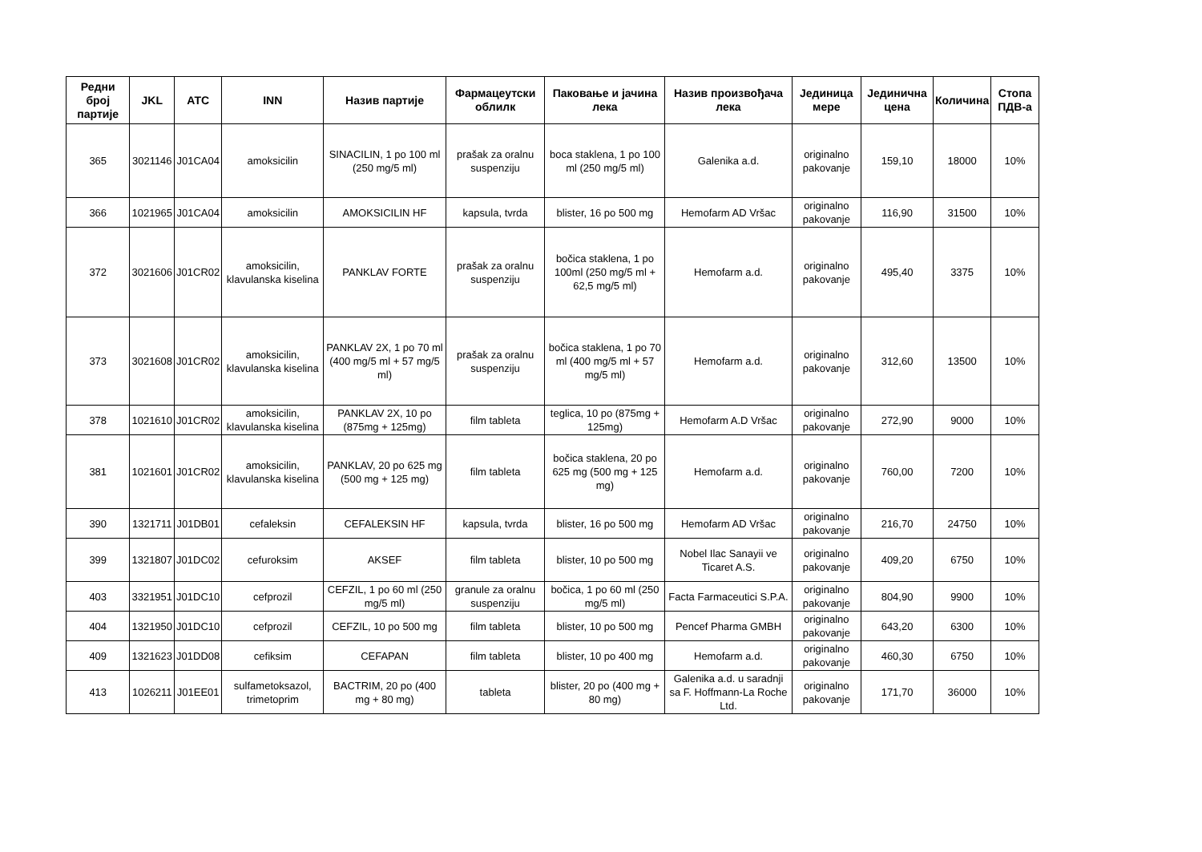| Редни број партије | JKL | ATC | INN | Назив партије | Фармацеутски облилк | Паковање и јачина лека | Назив произвођача лека | Јединица мере | Јединична цена | Количина | Стопа ПДВ-а |
| --- | --- | --- | --- | --- | --- | --- | --- | --- | --- | --- | --- |
| 365 | 3021146 | J01CA04 | amoksicilin | SINACILIN, 1 po 100 ml (250 mg/5 ml) | prašak za oralnu suspenziju | boca staklena, 1 po 100 ml (250 mg/5 ml) | Galenika a.d. | originalno pakovanje | 159,10 | 18000 | 10% |
| 366 | 1021965 | J01CA04 | amoksicilin | AMOKSICILIN HF | kapsula, tvrda | blister, 16 po 500 mg | Hemofarm AD Vršac | originalno pakovanje | 116,90 | 31500 | 10% |
| 372 | 3021606 | J01CR02 | amoksicilin, klavulanska kiselina | PANKLAV FORTE | prašak za oralnu suspenziju | bočica staklena, 1 po 100ml (250 mg/5 ml + 62,5 mg/5 ml) | Hemofarm a.d. | originalno pakovanje | 495,40 | 3375 | 10% |
| 373 | 3021608 | J01CR02 | amoksicilin, klavulanska kiselina | PANKLAV 2X, 1 po 70 ml (400 mg/5 ml + 57 mg/5 ml) | prašak za oralnu suspenziju | bočica staklena, 1 po 70 ml (400 mg/5 ml + 57 mg/5 ml) | Hemofarm a.d. | originalno pakovanje | 312,60 | 13500 | 10% |
| 378 | 1021610 | J01CR02 | amoksicilin, klavulanska kiselina | PANKLAV 2X, 10 po (875mg + 125mg) | film tableta | teglica, 10 po (875mg + 125mg) | Hemofarm A.D Vršac | originalno pakovanje | 272,90 | 9000 | 10% |
| 381 | 1021601 | J01CR02 | amoksicilin, klavulanska kiselina | PANKLAV, 20 po 625 mg (500 mg + 125 mg) | film tableta | bočica staklena, 20 po 625 mg (500 mg + 125 mg) | Hemofarm a.d. | originalno pakovanje | 760,00 | 7200 | 10% |
| 390 | 1321711 | J01DB01 | cefaleksin | CEFALEKSIN HF | kapsula, tvrda | blister, 16 po 500 mg | Hemofarm AD Vršac | originalno pakovanje | 216,70 | 24750 | 10% |
| 399 | 1321807 | J01DC02 | cefuroksim | AKSEF | film tableta | blister, 10 po 500 mg | Nobel Ilac Sanayii ve Ticaret A.S. | originalno pakovanje | 409,20 | 6750 | 10% |
| 403 | 3321951 | J01DC10 | cefprozil | CEFZIL, 1 po 60 ml (250 mg/5 ml) | granule za oralnu suspenziju | bočica, 1 po 60 ml (250 mg/5 ml) | Facta Farmaceutici S.P.A. | originalno pakovanje | 804,90 | 9900 | 10% |
| 404 | 1321950 | J01DC10 | cefprozil | CEFZIL, 10 po 500 mg | film tableta | blister, 10 po 500 mg | Pencef Pharma GMBH | originalno pakovanje | 643,20 | 6300 | 10% |
| 409 | 1321623 | J01DD08 | cefiksim | CEFAPAN | film tableta | blister, 10 po 400 mg | Hemofarm a.d. | originalno pakovanje | 460,30 | 6750 | 10% |
| 413 | 1026211 | J01EE01 | sulfametoksazol, trimetoprim | BACTRIM, 20 po (400 mg + 80 mg) | tableta | blister, 20 po (400 mg + 80 mg) | Galenika a.d. u saradnji sa F. Hoffmann-La Roche Ltd. | originalno pakovanje | 171,70 | 36000 | 10% |